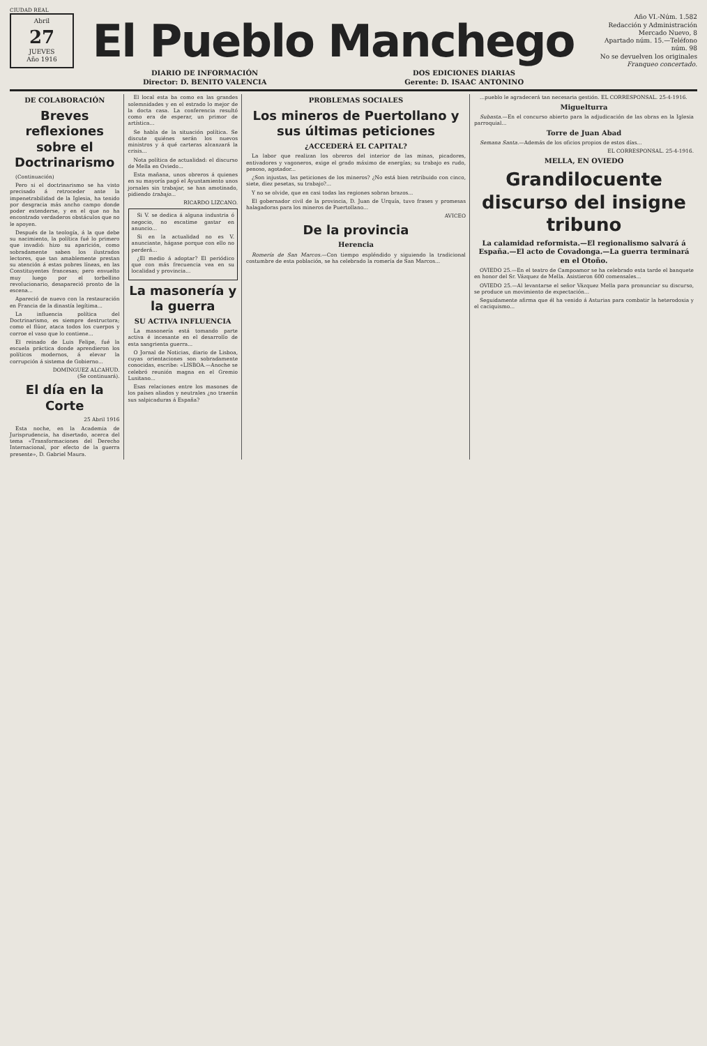CIUDAD REAL
Abril
27
JUEVES
Año 1916
El Pueblo Manchego
DIARIO DE INFORMACIÓN DOS EDICIONES DIARIAS
Director: D. BENITO VALENCIA Gerente: D. ISAAC ANTONINO
Año VI.-Núm. 1.582
Redacción y Administración
Mercado Nuevo, 8
Apartado núm. 15.—Teléfono núm. 98
No se devuelven los originales
Franqueo concertado.
DE COLABORACIÓN
Breves reflexiones sobre el Doctrinarismo
(Continuación)
Pero si el doctrinarismo se ha visto precisado á retroceder ante la impenetrabilidad de la Iglesia, ha tenido por desgracia más ancho campo donde poder extenderse, y en el que no ha encontrado verdaderos obstáculos que no le apoyen.
Después de la teología, á la que debe su nacimiento, la política fué lo primero que invadió: hizo su aparición, como sobradamente saben los ilustrados lectores, que tan amablemente prestan su atención á estas pobres líneas, en las Constituyentes francesas; pero envuelto muy luego por el torbellino revolucionario, desapareció pronto de la escena...
Apareció de nuevo con la restauración en Francia de la dinastía legítima...
La influencia política del Doctrinarismo, es siempre destructora; como el flúor, ataca todos los cuerpos y corroe el vaso que lo contiene...
El reinado de Luis Felipe, fué la escuela práctica donde aprendieron los políticos modernos, á elevar la corrupción á sistema de Gobierno...
DOMINGUEZ ALCAHUD.
(Se continuará).
El día en la Corte
25 Abril 1916
Esta noche, en la Academia de Jurisprudencia, ha disertado, acerca del tema «Transformaciones del Derecho Internacional, por efecto de la guerra presente», D. Gabriel Maura.
El local esta ba como en las grandes solemnidades y en el estrado lo mejor de la docta casa. La conferencia resultó como era de esperar, un primor de artística...
Se habla de la situación política. Se discute quiénes serán los nuevos ministros y á qué carteras alcanzará la crisis...
Nota política de actualidad: el discurso de Mella en Oviedo...
Esta mañana, unos obreros á quienes en su mayoría pagó el Ayuntamiento unos jornales sin trabajar, se han amotinado, pidiendo trabajo...
RICARDO LIZCANO.
Si V. se dedica á alguna industria ó negocio, no escatime gastar en anuncio...
Si en la actualidad no es V. anunciante, hágase porque con ello no perderá...
¿El medio á adoptar? El periódico que con más frecuencia vea en su localidad y provincia...
La masonería y la guerra
SU ACTIVA INFLUENCIA
La masonería está tomando parte activa é incesante en el desarrollo de esta sangrienta guerra...
O Jornal de Noticias, diario de Lisboa, cuyas orientaciones son sobradamente conocidas, escribe: «LISBOA.—Anoche se celebró reunión magna en el Gremio Lusitano...
Esas relaciones entre los masones de los países aliados y neutrales ¿no traerán sus salpicaduras á España?
PROBLEMAS SOCIALES
Los mineros de Puertollano y sus últimas peticiones
¿ACCEDERÁ EL CAPITAL?
La labor que realizan los obreros del interior de las minas, picadores, entivadores y vagoneros, exige el grado máximo de energías; su trabajo es rudo, penoso, agotador...
¿Son injustas, las peticiones de los mineros? ¿No está bien retribuido con cinco, siete, diez pesetas, su trabajo?...
Y no se olvide, que en casi todas las regiones sobran brazos...
El gobernador civil de la provincia, D. Juan de Urquía, tuvo frases y promesas halagadoras para los mineros de Puertollano...
AVICEO
De la provincia
Herencia
Romería de San Marcos.—Con tiempo espléndido y siguiendo la tradicional costumbre de esta población, se ha celebrado la romería de San Marcos...
...pueblo le agradecerá tan necesaria gestión. EL CORRESPONSAL. 25-4-1916.
Miguelturra
Subasta.—En el concurso abierto para la adjudicación de las obras en la Iglesia parroquial...
Torre de Juan Abad
Semana Santa.—Además de los oficios propios de estos días...
EL CORRESPONSAL. 25-4-1916.
MELLA, EN OVIEDO
Grandilocuente discurso del insigne tribuno
La calamidad reformista.—El regionalismo salvará á España.—El acto de Covadonga.—La guerra terminará en el Otoño.
OVIEDO 25.—En el teatro de Campoamor se ha celebrado esta tarde el banquete en honor del Sr. Vázquez de Mella. Asistieron 600 comensales...
OVIEDO 25.—Al levantarse el señor Vázquez Mella para pronunciar su discurso, se produce un movimiento de expectación...
Seguidamente afirma que él ha venido á Asturias para combatir la heterodoxia y el caciquismo...